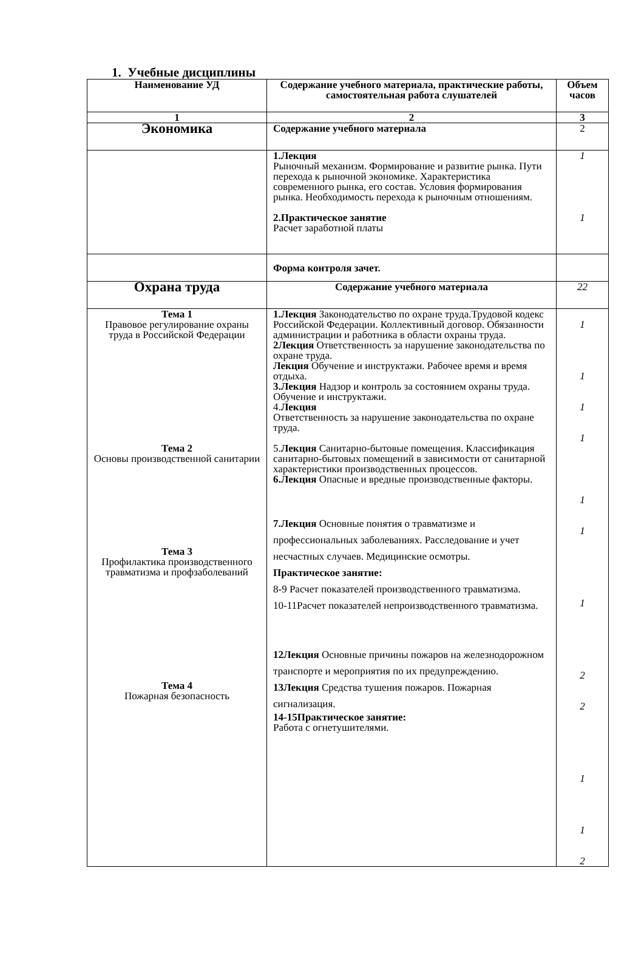1. Учебные дисциплины
| Наименование УД | Содержание учебного материала, практические работы, самостоятельная работа слушателей | Объем часов |
| --- | --- | --- |
| 1 | 2 | 3 |
| Экономика | Содержание учебного материала | 2 |
| | 1.Лекция Рыночный механизм. Формирование и развитие рынка. Пути перехода к рыночной экономике. Характеристика современного рынка, его состав. Условия формирования рынка. Необходимость перехода к рыночным отношениям. 2.Практическое занятие Расчет заработной платы | 1 1 |
| | Форма контроля зачет. | |
| Охрана труда | Содержание учебного материала | 22 |
| Тема 1 Правовое регулирование охраны труда в Российской Федерации Тема 2 Основы производственной санитарии Тема 3 Профилактика производственного травматизма и профзаболеваний Тема 4 Пожарная безопасность | 1.Лекция Законодательство по охране труда.Трудовой кодекс Российской Федерации. Коллективный договор. Обязанности администрации и работника в области охраны труда. 2Лекция Ответственность за нарушение законодательства по охране труда. Лекция Обучение и инструктажи. Рабочее время и время отдыха. 3.Лекция Надзор и контроль за состоянием охраны труда. Обучение и инструктажи. 4. Лекция Ответственность за нарушение законодательства по охране труда. 5. Лекция Санитарно-бытовые помещения. Классификация санитарно-бытовых помещений в зависимости от санитарной характеристики производственных процессов. 6.Лекция Опасные и вредные производственные факторы. 7.Лекция Основные понятия о травматизме и профессиональных заболеваниях. Расследование и учет несчастных случаев. Медицинские осмотры. Практическое занятие: 8-9 Расчет показателей производственного травматизма. 10-11Расчет показателей непроизводственного травматизма. 12Лекция Основные причины пожаров на железнодорожном транспорте и мероприятия по их предупреждению. 13Лекция Средства тушения пожаров. Пожарная сигнализация. 14-15Практическое занятие: Работа с огнетушителями. | 1 1 1 1 1 1 1 2 2 1 1 2 |